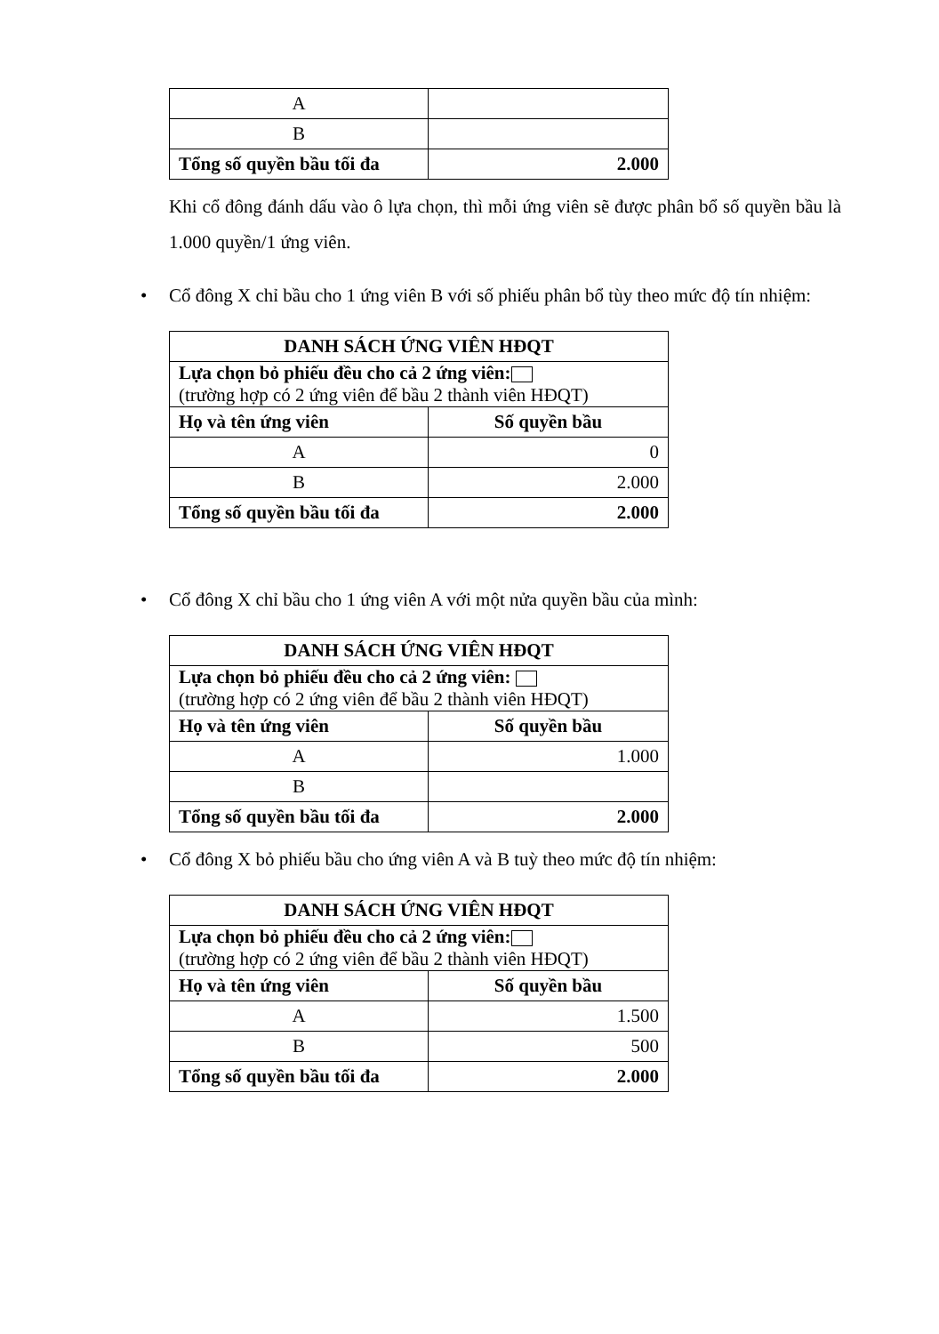| A | |
| B | |
| Tổng số quyền bầu tối đa | 2.000 |
Khi cổ đông đánh dấu vào ô lựa chọn, thì mỗi ứng viên sẽ được phân bổ số quyền bầu là 1.000 quyền/1 ứng viên.
• Cổ đông X chỉ bầu cho 1 ứng viên B với số phiếu phân bổ tùy theo mức độ tín nhiệm:
| DANH SÁCH ỨNG VIÊN HĐQT | |
| --- | --- |
| Lựa chọn bỏ phiếu đều cho cả 2 ứng viên: (trường hợp có 2 ứng viên để bầu 2 thành viên HĐQT) | |
| Họ và tên ứng viên | Số quyền bầu |
| A | 0 |
| B | 2.000 |
| Tổng số quyền bầu tối đa | 2.000 |
• Cổ đông X chỉ bầu cho 1 ứng viên A với một nửa quyền bầu của mình:
| DANH SÁCH ỨNG VIÊN HĐQT | |
| --- | --- |
| Lựa chọn bỏ phiếu đều cho cả 2 ứng viên: (trường hợp có 2 ứng viên để bầu 2 thành viên HĐQT) | |
| Họ và tên ứng viên | Số quyền bầu |
| A | 1.000 |
| B | |
| Tổng số quyền bầu tối đa | 2.000 |
• Cổ đông X bỏ phiếu bầu cho ứng viên A và B tuỳ theo mức độ tín nhiệm:
| DANH SÁCH ỨNG VIÊN HĐQT | |
| --- | --- |
| Lựa chọn bỏ phiếu đều cho cả 2 ứng viên: (trường hợp có 2 ứng viên để bầu 2 thành viên HĐQT) | |
| Họ và tên ứng viên | Số quyền bầu |
| A | 1.500 |
| B | 500 |
| Tổng số quyền bầu tối đa | 2.000 |